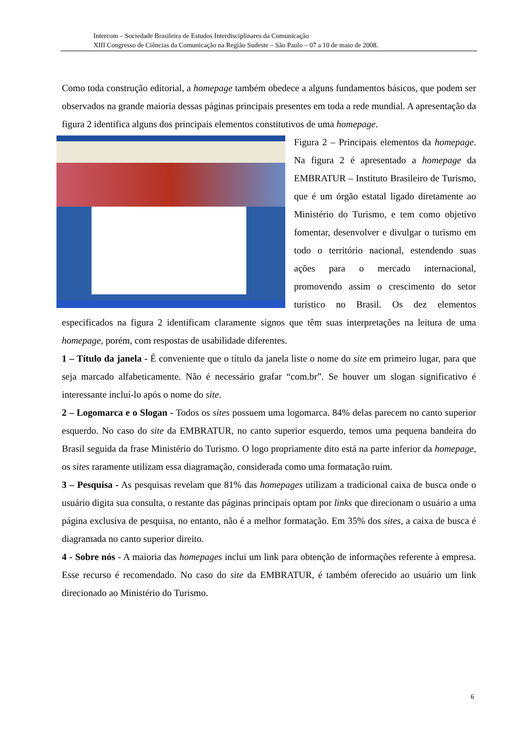Intercom – Sociedade Brasileira de Estudos Interdisciplinares da Comunicação
XIII Congresso de Ciências da Comunicação na Região Sudeste – São Paulo – 07 a 10 de maio de 2008.
Como toda construção editorial, a homepage também obedece a alguns fundamentos básicos, que podem ser observados na grande maioria dessas páginas principais presentes em toda a rede mundial. A apresentação da figura 2 identifica alguns dos principais elementos constitutivos de uma homepage.
Figura 2 – Principais elementos da homepage. Na figura 2 é apresentado a homepage da EMBRATUR – Instituto Brasileiro de Turismo, que é um órgão estatal ligado diretamente ao Ministério do Turismo, e tem como objetivo fomentar, desenvolver e divulgar o turismo em todo o território nacional, estendendo suas ações para o mercado internacional, promovendo assim o crescimento do setor turístico no Brasil. Os dez elementos especificados na figura 2 identificam claramente signos que têm suas interpretações na leitura de uma homepage, porém, com respostas de usabilidade diferentes.
1 – Título da janela - É conveniente que o título da janela liste o nome do site em primeiro lugar, para que seja marcado alfabeticamente. Não é necessário grafar “com.br”. Se houver um slogan significativo é interessante incluí-lo após o nome do site.
2 – Logomarca e o Slogan - Todos os sites possuem uma logomarca. 84% delas parecem no canto superior esquerdo. No caso do site da EMBRATUR, no canto superior esquerdo, temos uma pequena bandeira do Brasil seguida da frase Ministério do Turismo. O logo propriamente dito está na parte inferior da homepage, os sites raramente utilizam essa diagramação, considerada como uma formatação ruim.
3 – Pesquisa - As pesquisas revelam que 81% das homepages utilizam a tradicional caixa de busca onde o usuário digita sua consulta, o restante das páginas principais optam por links que direcionam o usuário a uma página exclusiva de pesquisa, no entanto, não é a melhor formatação. Em 35% dos sites, a caixa de busca é diagramada no canto superior direito.
4 - Sobre nós - A maioria das homepages inclui um link para obtenção de informações referente à empresa. Esse recurso é recomendado. No caso do site da EMBRATUR, é também oferecido ao usuário um link direcionado ao Ministério do Turismo.
6